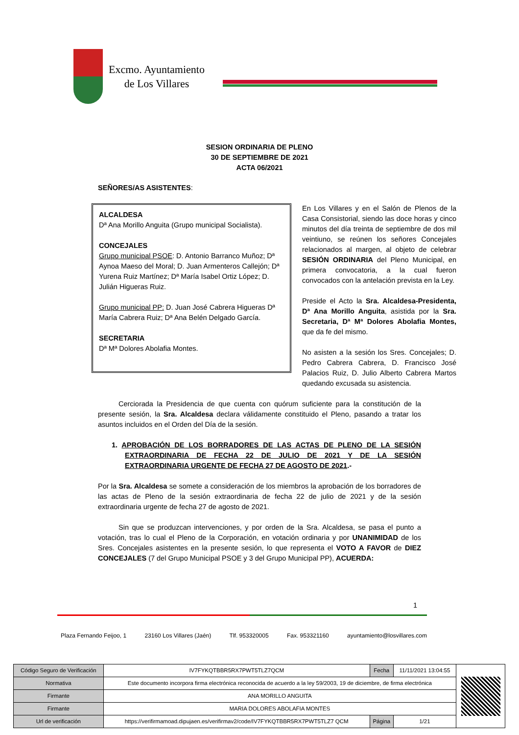Excmo. Ayuntamiento
de Los Villares
SESION ORDINARIA DE PLENO
30 DE SEPTIEMBRE DE 2021
ACTA 06/2021
SEÑORES/AS ASISTENTES:
ALCALDESA
Dª Ana Morillo Anguita (Grupo municipal Socialista).
CONCEJALES
Grupo municipal PSOE: D. Antonio Barranco Muñoz; Dª Aynoa Maeso del Moral; D. Juan Armenteros Callejón; Dª Yurena Ruiz Martínez; Dª María Isabel Ortiz López; D. Julián Higueras Ruiz.
Grupo municipal PP: D. Juan José Cabrera Higueras Dª María Cabrera Ruiz; Dª Ana Belén Delgado García.
SECRETARIA
Dª Mª Dolores Abolafia Montes.
En Los Villares y en el Salón de Plenos de la Casa Consistorial, siendo las doce horas y cinco minutos del día treinta de septiembre de dos mil veintiuno, se reúnen los señores Concejales relacionados al margen, al objeto de celebrar SESIÓN ORDINARIA del Pleno Municipal, en primera convocatoria, a la cual fueron convocados con la antelación prevista en la Ley.
Preside el Acto la Sra. Alcaldesa-Presidenta, Dª Ana Morillo Anguita, asistida por la Sra. Secretaria, Dª Mª Dolores Abolafia Montes, que da fe del mismo.
No asisten a la sesión los Sres. Concejales; D. Pedro Cabrera Cabrera, D. Francisco José Palacios Ruiz, D. Julio Alberto Cabrera Martos quedando excusada su asistencia.
Cerciorada la Presidencia de que cuenta con quórum suficiente para la constitución de la presente sesión, la Sra. Alcaldesa declara válidamente constituido el Pleno, pasando a tratar los asuntos incluidos en el Orden del Día de la sesión.
1. APROBACIÓN DE LOS BORRADORES DE LAS ACTAS DE PLENO DE LA SESIÓN EXTRAORDINARIA DE FECHA 22 DE JULIO DE 2021 Y DE LA SESIÓN EXTRAORDINARIA URGENTE DE FECHA 27 DE AGOSTO DE 2021.-
Por la Sra. Alcaldesa se somete a consideración de los miembros la aprobación de los borradores de las actas de Pleno de la sesión extraordinaria de fecha 22 de julio de 2021 y de la sesión extraordinaria urgente de fecha 27 de agosto de 2021.
Sin que se produzcan intervenciones, y por orden de la Sra. Alcaldesa, se pasa el punto a votación, tras lo cual el Pleno de la Corporación, en votación ordinaria y por UNANIMIDAD de los Sres. Concejales asistentes en la presente sesión, lo que representa el VOTO A FAVOR de DIEZ CONCEJALES (7 del Grupo Municipal PSOE y 3 del Grupo Municipal PP), ACUERDA:
1
Plaza Fernando Feijoo, 1 23160 Los Villares (Jaén) Tlf. 953320005 Fax. 953321160 ayuntamiento@losvillares.com
| Código Seguro de Verificación | IV7FYKQTBBR5RX7PWT5TLZ7QCM | Fecha | 11/11/2021 13:04:55 | |
| Normativa | Este documento incorpora firma electrónica reconocida de acuerdo a la ley 59/2003, 19 de diciembre, de firma electrónica | | | |
| Firmante | ANA MORILLO ANGUITA | | | |
| Firmante | MARIA DOLORES ABOLAFIA MONTES | | | |
| Url de verificación | https://verifirmamoad.dipujaen.es/verifirmav2/code/IV7FYKQTBBR5RX7PWT5TLZ7 QCM | Página | 1/21 | |